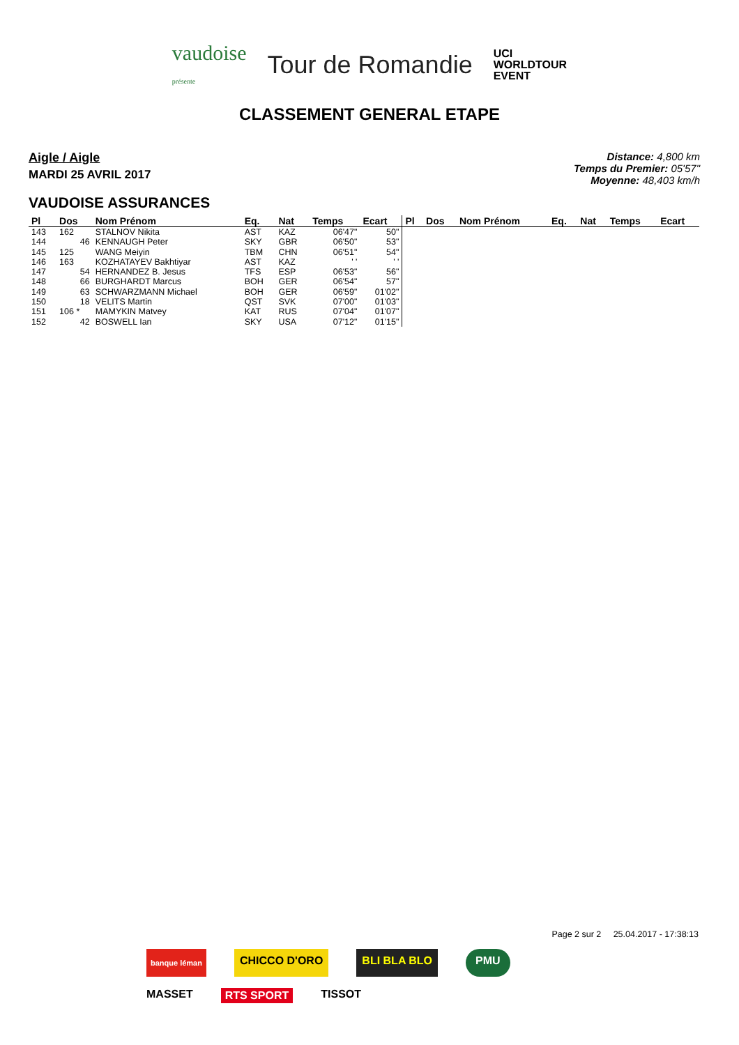vaudoise
présente
Tour de Romandie
UCI
WORLDTOUR
EVENT
CLASSEMENT GENERAL ETAPE
Aigle / Aigle
MARDI 25 AVRIL 2017
Distance: 4,800 km
Temps du Premier: 05'57"
Moyenne: 48,403 km/h
VAUDOISE ASSURANCES
| Pl | Dos | Nom Prénom | Eq. | Nat | Temps | Ecart | Pl | Dos | Nom Prénom | Eq. | Nat | Temps | Ecart |
| --- | --- | --- | --- | --- | --- | --- | --- | --- | --- | --- | --- | --- | --- |
| 143 | 162 | STALNOV Nikita | AST | KAZ | 06'47" | 50" | | | | | | | |
| 144 | 46 | KENNAUGH Peter | SKY | GBR | 06'50" | 53" | | | | | | | |
| 145 | 125 | WANG Meiyin | TBM | CHN | 06'51" | 54" | | | | | | | |
| 146 | 163 | KOZHATAYEV Bakhtiyar | AST | KAZ | ' ' | ' ' | | | | | | | |
| 147 | 54 | HERNANDEZ B. Jesus | TFS | ESP | 06'53" | 56" | | | | | | | |
| 148 | 66 | BURGHARDT Marcus | BOH | GER | 06'54" | 57" | | | | | | | |
| 149 | 63 | SCHWARZMANN Michael | BOH | GER | 06'59" | 01'02" | | | | | | | |
| 150 | 18 | VELITS Martin | QST | SVK | 07'00" | 01'03" | | | | | | | |
| 151 | 106 * | MAMYKIN Matvey | KAT | RUS | 07'04" | 01'07" | | | | | | | |
| 152 | 42 | BOSWELL Ian | SKY | USA | 07'12" | 01'15" | | | | | | | |
Page 2 sur 2 25.04.2017 - 17:38:13
banque léman CHICCO D'ORO BLI BLA BLO PMU MASSET RTS SPORT TISSOT